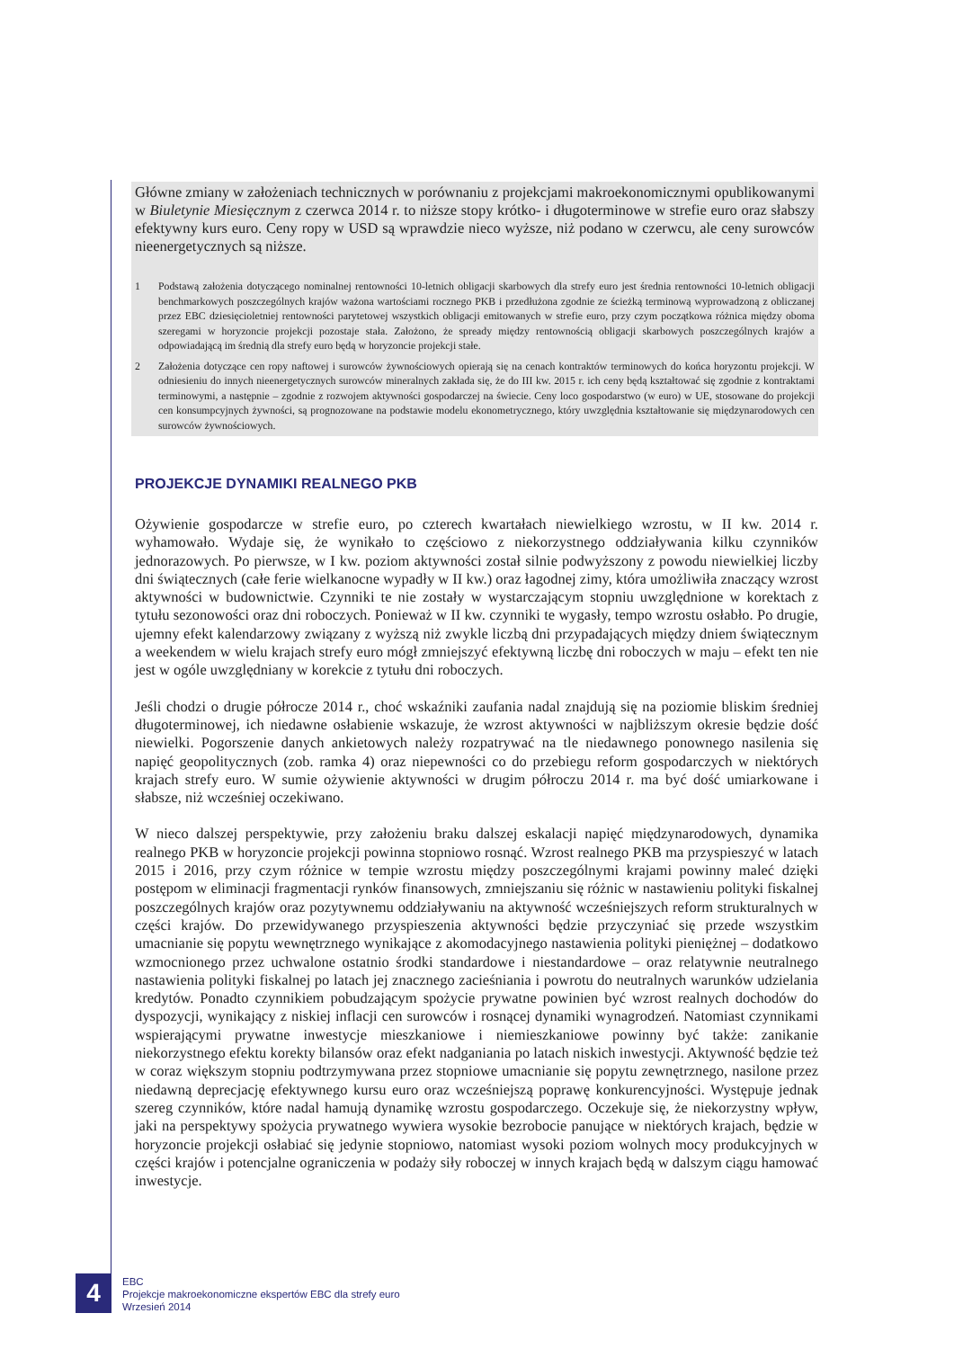Główne zmiany w założeniach technicznych w porównaniu z projekcjami makroekonomicznymi opublikowanymi w Biuletynie Miesięcznym z czerwca 2014 r. to niższe stopy krótko- i długoterminowe w strefie euro oraz słabszy efektywny kurs euro. Ceny ropy w USD są wprawdzie nieco wyższe, niż podano w czerwcu, ale ceny surowców nieenergetycznych są niższe.
1 Podstawą założenia dotyczącego nominalnej rentowności 10-letnich obligacji skarbowych dla strefy euro jest średnia rentowności 10-letnich obligacji benchmarkowych poszczególnych krajów ważona wartościami rocznego PKB i przedłużona zgodnie ze ścieżką terminową wyprowadzoną z obliczanej przez EBC dziesięcioletniej rentowności parytetowej wszystkich obligacji emitowanych w strefie euro, przy czym początkowa różnica między oboma szeregami w horyzoncie projekcji pozostaje stała. Założono, że spready między rentownością obligacji skarbowych poszczególnych krajów a odpowiadającą im średnią dla strefy euro będą w horyzoncie projekcji stałe.
2 Założenia dotyczące cen ropy naftowej i surowców żywnościowych opierają się na cenach kontraktów terminowych do końca horyzontu projekcji. W odniesieniu do innych nieenergetycznych surowców mineralnych zakłada się, że do III kw. 2015 r. ich ceny będą kształtować się zgodnie z kontraktami terminowymi, a następnie – zgodnie z rozwojem aktywności gospodarczej na świecie. Ceny loco gospodarstwo (w euro) w UE, stosowane do projekcji cen konsumpcyjnych żywności, są prognozowane na podstawie modelu ekonometrycznego, który uwzględnia kształtowanie się międzynarodowych cen surowców żywnościowych.
PROJEKCJE DYNAMIKI REALNEGO PKB
Ożywienie gospodarcze w strefie euro, po czterech kwartałach niewielkiego wzrostu, w II kw. 2014 r. wyhamowało. Wydaje się, że wynikało to częściowo z niekorzystnego oddziaływania kilku czynników jednorazowych. Po pierwsze, w I kw. poziom aktywności został silnie podwyższony z powodu niewielkiej liczby dni świątecznych (całe ferie wielkanocne wypadły w II kw.) oraz łagodnej zimy, która umożliwiła znaczący wzrost aktywności w budownictwie. Czynniki te nie zostały w wystarczającym stopniu uwzględnione w korektach z tytułu sezonowości oraz dni roboczych. Ponieważ w II kw. czynniki te wygasły, tempo wzrostu osłabło. Po drugie, ujemny efekt kalendarzowy związany z wyższą niż zwykle liczbą dni przypadających między dniem świątecznym a weekendem w wielu krajach strefy euro mógł zmniejszyć efektywną liczbę dni roboczych w maju – efekt ten nie jest w ogóle uwzględniany w korekcie z tytułu dni roboczych.
Jeśli chodzi o drugie półrocze 2014 r., choć wskaźniki zaufania nadal znajdują się na poziomie bliskim średniej długoterminowej, ich niedawne osłabienie wskazuje, że wzrost aktywności w najbliższym okresie będzie dość niewielki. Pogorszenie danych ankietowych należy rozpatrywać na tle niedawnego ponownego nasilenia się napięć geopolitycznych (zob. ramka 4) oraz niepewności co do przebiegu reform gospodarczych w niektórych krajach strefy euro. W sumie ożywienie aktywności w drugim półroczu 2014 r. ma być dość umiarkowane i słabsze, niż wcześniej oczekiwano.
W nieco dalszej perspektywie, przy założeniu braku dalszej eskalacji napięć międzynarodowych, dynamika realnego PKB w horyzoncie projekcji powinna stopniowo rosnąć. Wzrost realnego PKB ma przyspieszyć w latach 2015 i 2016, przy czym różnice w tempie wzrostu między poszczególnymi krajami powinny maleć dzięki postępom w eliminacji fragmentacji rynków finansowych, zmniejszaniu się różnic w nastawieniu polityki fiskalnej poszczególnych krajów oraz pozytywnemu oddziaływaniu na aktywność wcześniejszych reform strukturalnych w części krajów. Do przewidywanego przyspieszenia aktywności będzie przyczyniać się przede wszystkim umacnianie się popytu wewnętrznego wynikające z akomodacyjnego nastawienia polityki pieniężnej – dodatkowo wzmocnionego przez uchwalone ostatnio środki standardowe i niestandardowe – oraz relatywnie neutralnego nastawienia polityki fiskalnej po latach jej znacznego zacieśniania i powrotu do neutralnych warunków udzielania kredytów. Ponadto czynnikiem pobudzającym spożycie prywatne powinien być wzrost realnych dochodów do dyspozycji, wynikający z niskiej inflacji cen surowców i rosnącej dynamiki wynagrodzeń. Natomiast czynnikami wspierającymi prywatne inwestycje mieszkaniowe i niemieszkaniowe powinny być także: zanikanie niekorzystnego efektu korekty bilansów oraz efekt nadganiania po latach niskich inwestycji. Aktywność będzie też w coraz większym stopniu podtrzymywana przez stopniowe umacnianie się popytu zewnętrznego, nasilone przez niedawną deprecjację efektywnego kursu euro oraz wcześniejszą poprawę konkurencyjności. Występuje jednak szereg czynników, które nadal hamują dynamikę wzrostu gospodarczego. Oczekuje się, że niekorzystny wpływ, jaki na perspektywy spożycia prywatnego wywiera wysokie bezrobocie panujące w niektórych krajach, będzie w horyzoncie projekcji osłabiać się jedynie stopniowo, natomiast wysoki poziom wolnych mocy produkcyjnych w części krajów i potencjalne ograniczenia w podaży siły roboczej w innych krajach będą w dalszym ciągu hamować inwestycje.
4
EBC
Projekcje makroekonomiczne ekspertów EBC dla strefy euro
Wrzesień 2014